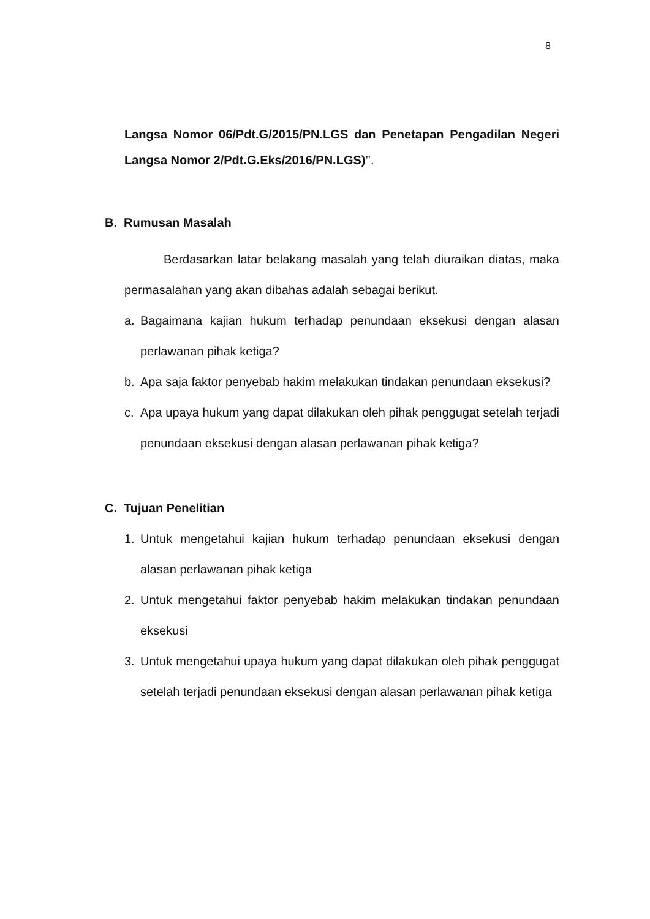8
Langsa Nomor 06/Pdt.G/2015/PN.LGS dan Penetapan Pengadilan Negeri Langsa Nomor 2/Pdt.G.Eks/2016/PN.LGS)’’.
B. Rumusan Masalah
Berdasarkan latar belakang masalah yang telah diuraikan diatas, maka permasalahan yang akan dibahas adalah sebagai berikut.
a. Bagaimana kajian hukum terhadap penundaan eksekusi dengan alasan perlawanan pihak ketiga?
b. Apa saja faktor penyebab hakim melakukan tindakan penundaan eksekusi?
c. Apa upaya hukum yang dapat dilakukan oleh pihak penggugat setelah terjadi penundaan eksekusi dengan alasan perlawanan pihak ketiga?
C. Tujuan Penelitian
1. Untuk mengetahui kajian hukum terhadap penundaan eksekusi dengan alasan perlawanan pihak ketiga
2. Untuk mengetahui faktor penyebab hakim melakukan tindakan penundaan eksekusi
3. Untuk mengetahui upaya hukum yang dapat dilakukan oleh pihak penggugat setelah terjadi penundaan eksekusi dengan alasan perlawanan pihak ketiga